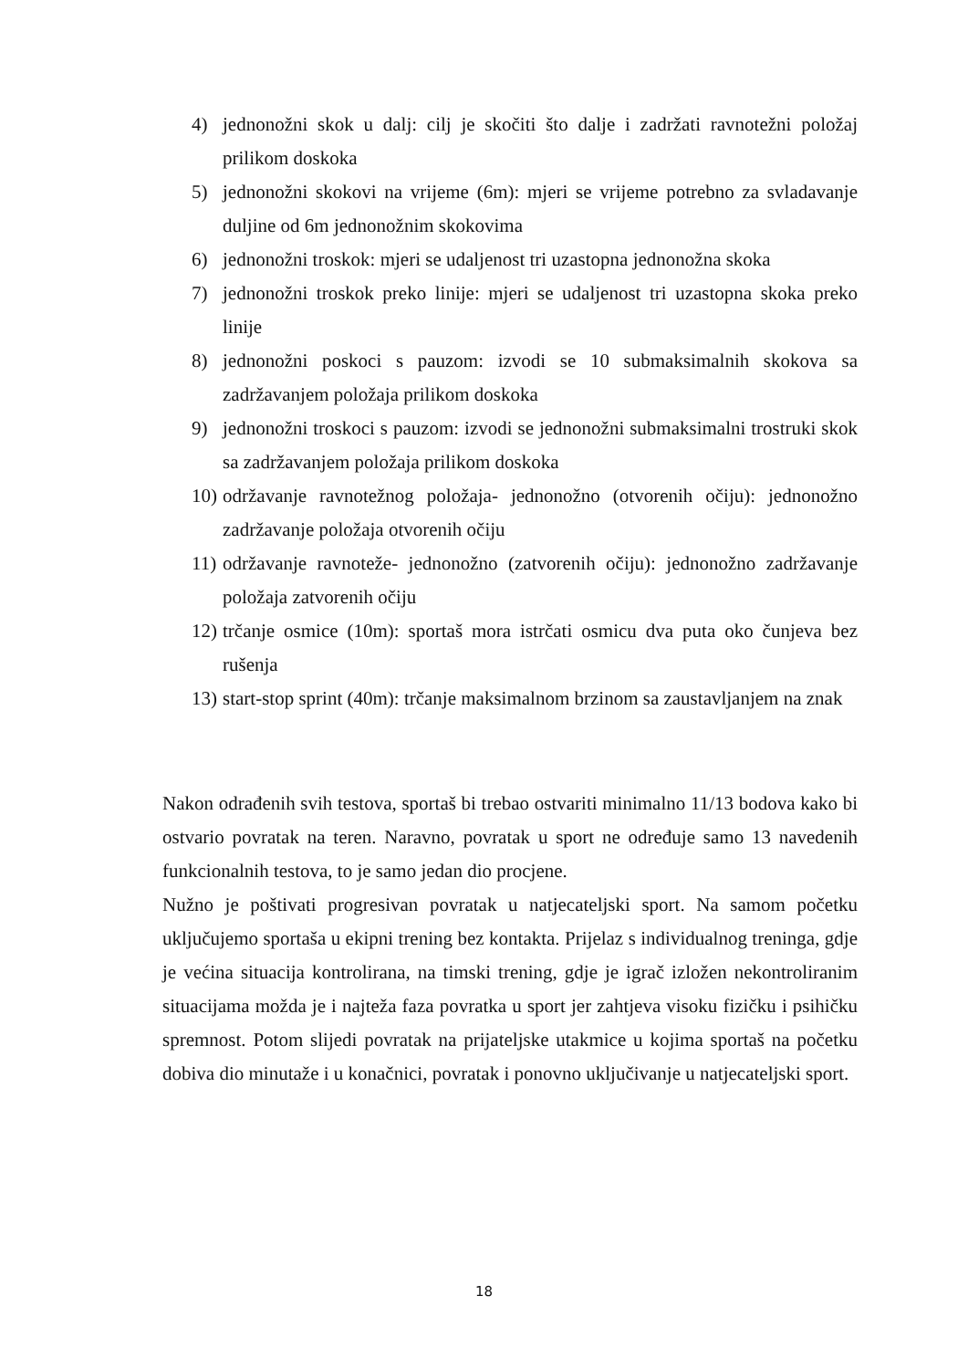4) jednonožni skok u dalj: cilj je skočiti što dalje i zadržati ravnotežni položaj prilikom doskoka
5) jednonožni skokovi na vrijeme (6m): mjeri se vrijeme potrebno za svladavanje duljine od 6m jednonožnim skokovima
6) jednonožni troskok: mjeri se udaljenost tri uzastopna jednonožna skoka
7) jednonožni troskok preko linije: mjeri se udaljenost tri uzastopna skoka preko linije
8) jednonožni poskoci s pauzom: izvodi se 10 submaksimalnih skokova sa zadržavanjem položaja prilikom doskoka
9) jednonožni troskoci s pauzom: izvodi se jednonožni submaksimalni trostruki skok sa zadržavanjem položaja prilikom doskoka
10) održavanje ravnotežnog položaja- jednonožno (otvorenih očiju): jednonožno zadržavanje položaja otvorenih očiju
11) održavanje ravnoteže- jednonožno (zatvorenih očiju): jednonožno zadržavanje položaja zatvorenih očiju
12) trčanje osmice (10m): sportaš mora istrčati osmicu dva puta oko čunjeva bez rušenja
13) start-stop sprint (40m): trčanje maksimalnom brzinom sa zaustavljanjem na znak
Nakon odrađenih svih testova, sportaš bi trebao ostvariti minimalno 11/13 bodova kako bi ostvario povratak na teren. Naravno, povratak u sport ne određuje samo 13 navedenih funkcionalnih testova, to je samo jedan dio procjene.
Nužno je poštivati progresivan povratak u natjecateljski sport. Na samom početku uključujemo sportaša u ekipni trening bez kontakta. Prijelaz s individualnog treninga, gdje je većina situacija kontrolirana, na timski trening, gdje je igrač izložen nekontroliranim situacijama možda je i najteža faza povratka u sport jer zahtjeva visoku fizičku i psihičku spremnost. Potom slijedi povratak na prijateljske utakmice u kojima sportaš na početku dobiva dio minutaže i u konačnici, povratak i ponovno uključivanje u natjecateljski sport.
18